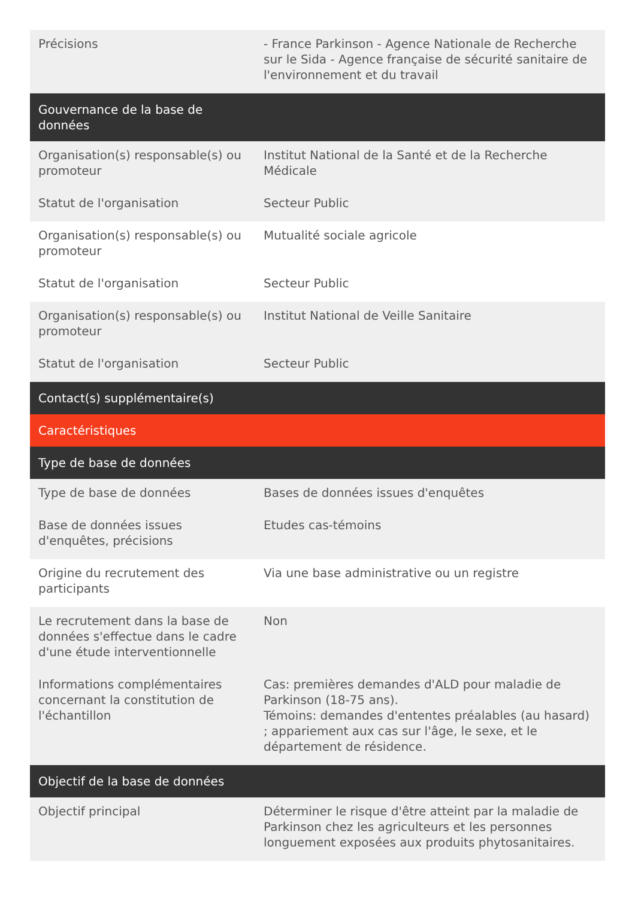| Précisions | - France Parkinson - Agence Nationale de Recherche sur le Sida - Agence française de sécurité sanitaire de l'environnement et du travail |
| Gouvernance de la base de données | |
| Organisation(s) responsable(s) ou promoteur | Institut National de la Santé et de la Recherche Médicale |
| Statut de l'organisation | Secteur Public |
| Organisation(s) responsable(s) ou promoteur | Mutualité sociale agricole |
| Statut de l'organisation | Secteur Public |
| Organisation(s) responsable(s) ou promoteur | Institut National de Veille Sanitaire |
| Statut de l'organisation | Secteur Public |
| Contact(s) supplémentaire(s) | |
| Caractéristiques | |
| Type de base de données | |
| Type de base de données | Bases de données issues d'enquêtes |
| Base de données issues d'enquêtes, précisions | Etudes cas-témoins |
| Origine du recrutement des participants | Via une base administrative ou un registre |
| Le recrutement dans la base de données s'effectue dans le cadre d'une étude interventionnelle | Non |
| Informations complémentaires concernant la constitution de l'échantillon | Cas: premières demandes d'ALD pour maladie de Parkinson (18-75 ans). Témoins: demandes d'ententes préalables (au hasard) ; appariement aux cas sur l'âge, le sexe, et le département de résidence. |
| Objectif de la base de données | |
| Objectif principal | Déterminer le risque d'être atteint par la maladie de Parkinson chez les agriculteurs et les personnes longuement exposées aux produits phytosanitaires. |